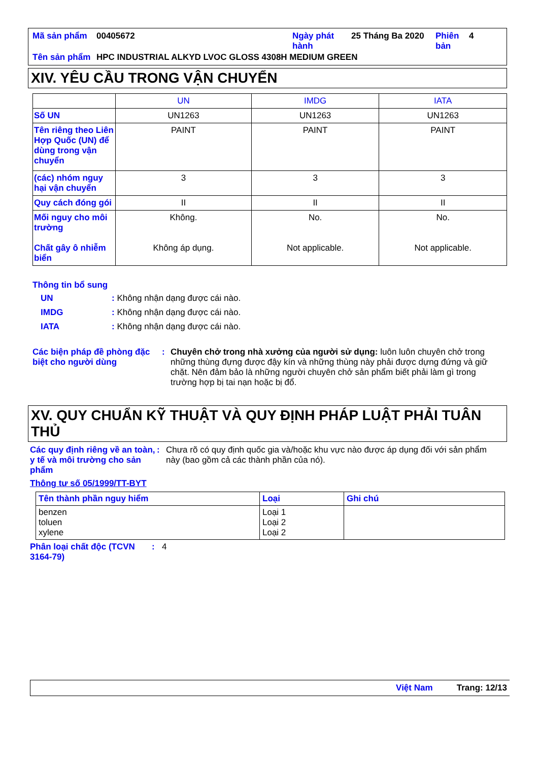| Mã sản phẩm | 00405672 | Ngày phát hành | 25 Tháng Ba 2020 | Phiên bản | 4 |
| Tên sản phẩm | HPC INDUSTRIAL ALKYD LVOC GLOSS 4308H MEDIUM GREEN | | | | |
XIV. YÊU CẦU TRONG VẬN CHUYỂN
| | UN | IMDG | IATA |
| Số UN | UN1263 | UN1263 | UN1263 |
| Tên riêng theo Liên Hợp Quốc (UN) để dùng trong vận chuyển | PAINT | PAINT | PAINT |
| (các) nhóm nguy hại vận chuyển | 3 | 3 | 3 |
| Quy cách đóng gói | II | II | II |
| Mối nguy cho môi trường Chất gây ô nhiễm biển | Không. Không áp dụng. | No. Not applicable. | No. Not applicable. |
Thông tin bổ sung
UN: Không nhận dạng được cái nào.
IMDG: Không nhận dạng được cái nào.
IATA: Không nhận dạng được cái nào.
Các biện pháp đề phòng đặc biệt cho người dùng
: Chuyên chở trong nhà xưởng của người sử dụng: luôn luôn chuyên chở trong những thùng đựng được đậy kín và những thùng này phải được dựng đứng và giữ chặt. Nên đảm bảo là những người chuyên chở sản phẩm biết phải làm gì trong trường hợp bị tai nạn hoặc bị đổ.
XV. QUY CHUẨN KỸ THUẬT VÀ QUY ĐỊNH PHÁP LUẬT PHẢI TUÂN THỦ
Các quy định riêng về an toàn, y tế và môi trường cho sản phẩm
: Chưa rõ có quy định quốc gia và/hoặc khu vực nào được áp dụng đối với sản phẩm này (bao gồm cả các thành phần của nó).
Thông tư số 05/1999/TT-BYT
| Tên thành phần nguy hiểm | Loại | Ghi chú |
| --- | --- | --- |
| benzen toluen xylene | Loại 1 Loại 2 Loại 2 | |
Phân loại chất độc (TCVN 3164-79)
: 4
Việt Nam Trang: 12/13